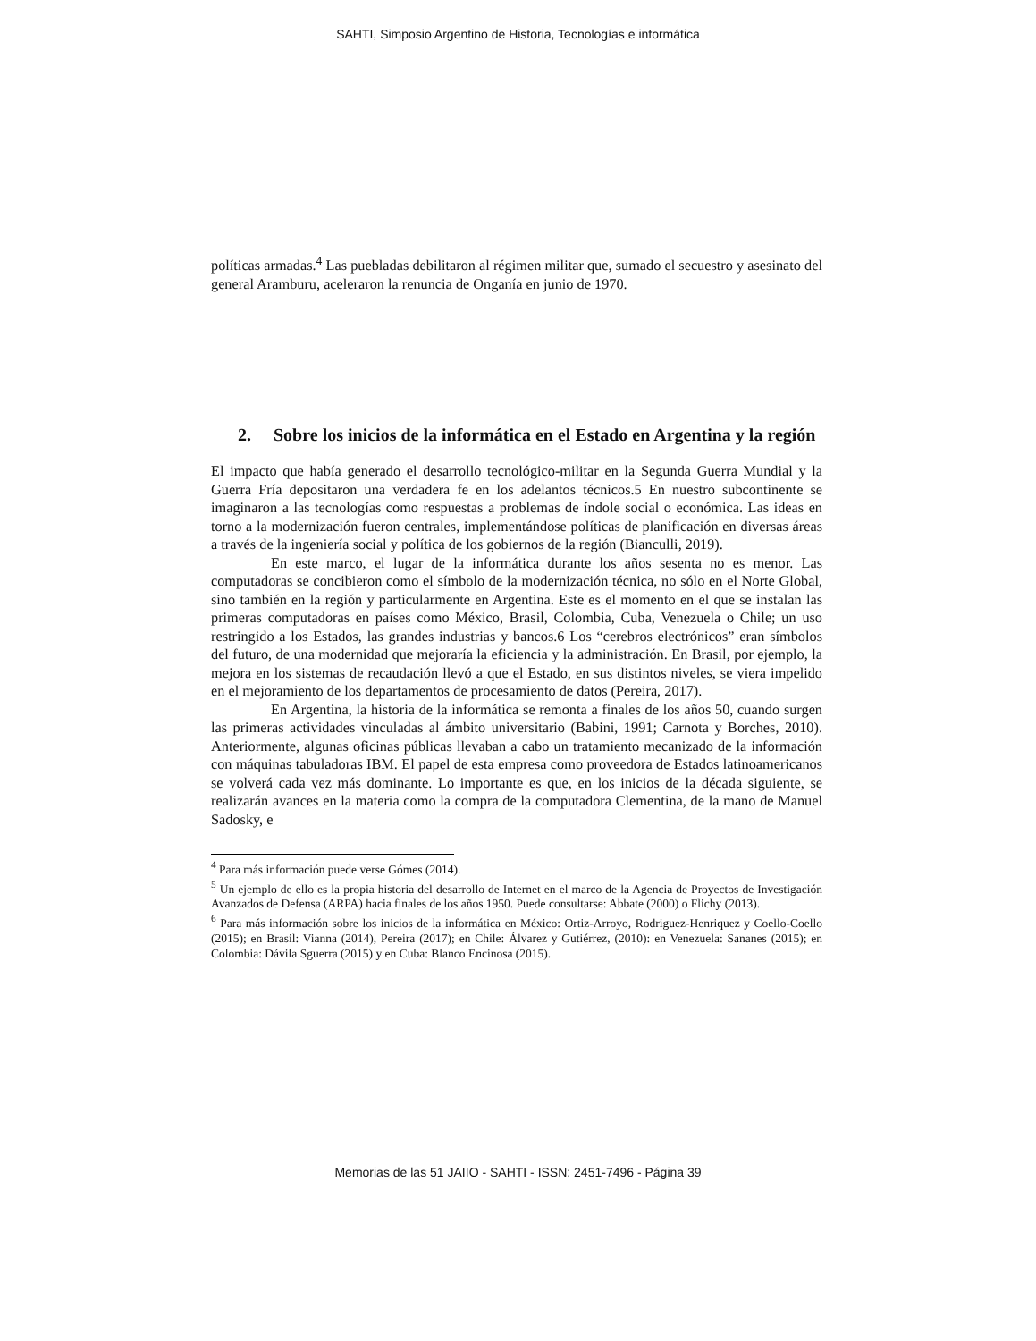SAHTI, Simposio Argentino de Historia, Tecnologías e informática
políticas armadas.<sup>4</sup> Las puebladas debilitaron al régimen militar que, sumado el secuestro y asesinato del general Aramburu, aceleraron la renuncia de Onganía en junio de 1970.
2. Sobre los inicios de la informática en el Estado en Argentina y la región
El impacto que había generado el desarrollo tecnológico-militar en la Segunda Guerra Mundial y la Guerra Fría depositaron una verdadera fe en los adelantos técnicos.5 En nuestro subcontinente se imaginaron a las tecnologías como respuestas a problemas de índole social o económica. Las ideas en torno a la modernización fueron centrales, implementándose políticas de planificación en diversas áreas a través de la ingeniería social y política de los gobiernos de la región (Bianculli, 2019).
En este marco, el lugar de la informática durante los años sesenta no es menor. Las computadoras se concibieron como el símbolo de la modernización técnica, no sólo en el Norte Global, sino también en la región y particularmente en Argentina. Este es el momento en el que se instalan las primeras computadoras en países como México, Brasil, Colombia, Cuba, Venezuela o Chile; un uso restringido a los Estados, las grandes industrias y bancos.6 Los “cerebros electrónicos” eran símbolos del futuro, de una modernidad que mejoraría la eficiencia y la administración. En Brasil, por ejemplo, la mejora en los sistemas de recaudación llevó a que el Estado, en sus distintos niveles, se viera impelido en el mejoramiento de los departamentos de procesamiento de datos (Pereira, 2017).
En Argentina, la historia de la informática se remonta a finales de los años 50, cuando surgen las primeras actividades vinculadas al ámbito universitario (Babini, 1991; Carnota y Borches, 2010). Anteriormente, algunas oficinas públicas llevaban a cabo un tratamiento mecanizado de la información con máquinas tabuladoras IBM. El papel de esta empresa como proveedora de Estados latinoamericanos se volverá cada vez más dominante. Lo importante es que, en los inicios de la década siguiente, se realizarán avances en la materia como la compra de la computadora Clementina, de la mano de Manuel Sadosky, e
<sup>4</sup> Para más información puede verse Gómes (2014).
<sup>5</sup> Un ejemplo de ello es la propia historia del desarrollo de Internet en el marco de la Agencia de Proyectos de Investigación Avanzados de Defensa (ARPA) hacia finales de los años 1950. Puede consultarse: Abbate (2000) o Flichy (2013).
<sup>6</sup> Para más información sobre los inicios de la informática en México: Ortiz-Arroyo, Rodriguez-Henriquez y Coello-Coello (2015); en Brasil: Vianna (2014), Pereira (2017); en Chile: Álvarez y Gutiérrez, (2010): en Venezuela: Sananes (2015); en Colombia: Dávila Sguerra (2015) y en Cuba: Blanco Encinosa (2015).
Memorias de las 51 JAIIO - SAHTI - ISSN: 2451-7496 - Página 39